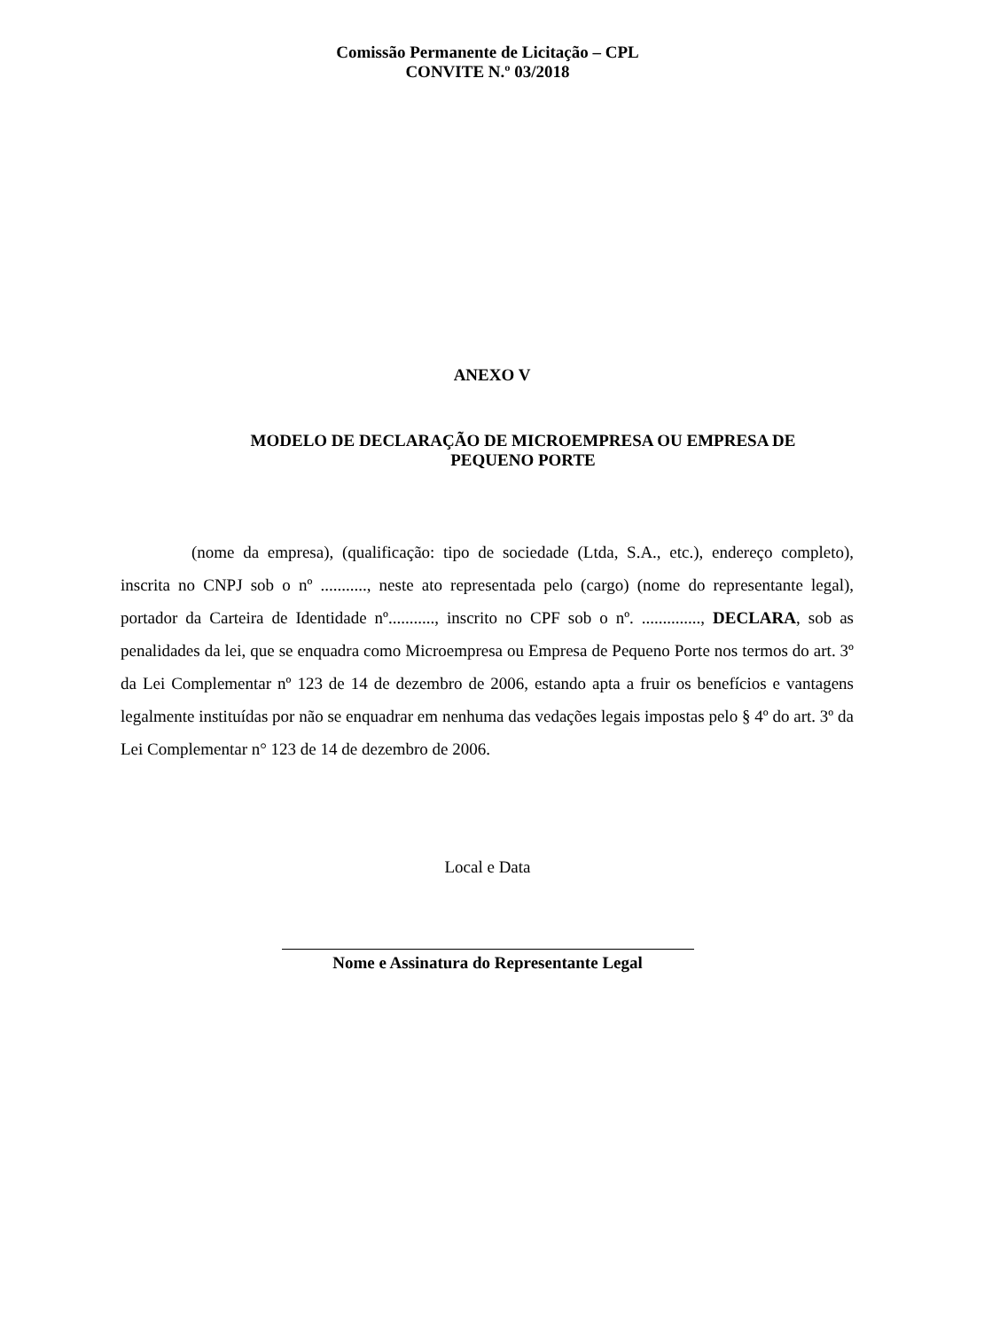Comissão Permanente de Licitação – CPL
CONVITE N.º 03/2018
ANEXO V
MODELO DE DECLARAÇÃO DE MICROEMPRESA OU EMPRESA DE PEQUENO PORTE
(nome da empresa), (qualificação: tipo de sociedade (Ltda, S.A., etc.), endereço completo), inscrita no CNPJ sob o nº ..........., neste ato representada pelo (cargo) (nome do representante legal), portador da Carteira de Identidade nº..........., inscrito no CPF sob o nº. .............., DECLARA, sob as penalidades da lei, que se enquadra como Microempresa ou Empresa de Pequeno Porte nos termos do art. 3º da Lei Complementar nº 123 de 14 de dezembro de 2006, estando apta a fruir os benefícios e vantagens legalmente instituídas por não se enquadrar em nenhuma das vedações legais impostas pelo § 4º do art. 3º da Lei Complementar n° 123 de 14 de dezembro de 2006.
Local e Data
Nome e Assinatura do Representante Legal